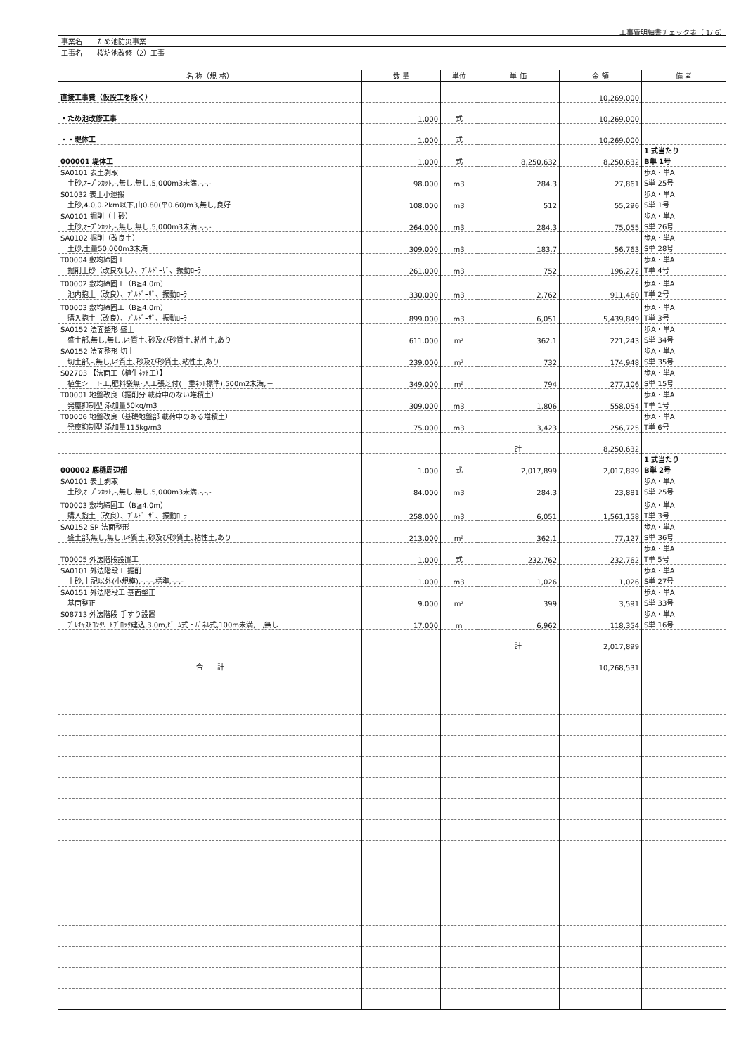工事費明細書チェック表（ 1/ 6）
| 事業名 | ため池防災事業 |
| 工事名 | 桜坊池改修（2）工事 |
| 名 称（規 格） | 数 量 | 単位 | 単 価 | 金 額 | 備 考 |
| --- | --- | --- | --- | --- | --- |
| 直接工事費（仮設工を除く） | | | | 10,269,000 | |
| ・ため池改修工事 | 1.000 | 式 | | 10,269,000 | |
| ・・堤体工 | 1.000 | 式 | | 10,269,000 | |
| 000001 堤体工 | 1.000 | 式 | 8,250,632 | 8,250,632 | 1 式当たり B単 1号 |
| SA0101 表土剥取 土砂,ｵｰﾌﾟﾝｶｯﾄ,-,無し,無し,5,000m3未満,-,-,- | 98.000 | m3 | 284.3 | 27,861 | 歩A・単A S単 25号 |
| S01032 表土小運搬 土砂,4.0,0.2km以下,山0.80(平0.60)m3,無し,良好 | 108.000 | m3 | 512 | 55,296 | 歩A・単A S単 1号 |
| SA0101 掘削（土砂） 土砂,ｵｰﾌﾟﾝｶｯﾄ,-,無し,無し,5,000m3未満,-,-,- | 264.000 | m3 | 284.3 | 75,055 | 歩A・単A S単 26号 |
| SA0102 掘削（改良土） 土砂,土量50,000m3未満 | 309.000 | m3 | 183.7 | 56,763 | 歩A・単A S単 28号 |
| T00004 敷均締固工 掘削土砂（改良なし）、ﾌﾞﾙﾄﾞｰｻﾞ、振動ﾛｰﾗ | 261.000 | m3 | 752 | 196,272 | 歩A・単A T単 4号 |
| T00002 敷均締固工（B≧4.0m） 池内抱土（改良）、ﾌﾞﾙﾄﾞｰｻﾞ、振動ﾛｰﾗ | 330.000 | m3 | 2,762 | 911,460 | 歩A・単A T単 2号 |
| T00003 敷均締固工（B≧4.0m） 購入抱土（改良）、ﾌﾞﾙﾄﾞｰｻﾞ、振動ﾛｰﾗ | 899.000 | m3 | 6,051 | 5,439,849 | 歩A・単A T単 3号 |
| SA0152 法面整形 盛土 盛土部,無し,無し,ﾚｷ質土､砂及び砂質土､粘性土,あり | 611.000 | m² | 362.1 | 221,243 | 歩A・単A S単 34号 |
| SA0152 法面整形 切土 切土部,-,無し,ﾚｷ質土､砂及び砂質土､粘性土,あり | 239.000 | m² | 732 | 174,948 | 歩A・単A S単 35号 |
| S02703 【法面工（植生ﾈｯﾄ工）】 植生シート工,肥料袋無･人工張芝付(一重ﾈｯﾄ標準),500m2未満,－ | 349.000 | m² | 794 | 277,106 | 歩A・単A S単 15号 |
| T00001 地盤改良（掘削分 載荷中のない堆積土） 発塵抑制型 添加量50kg/m3 | 309.000 | m3 | 1,806 | 558,054 | 歩A・単A T単 1号 |
| T00006 地盤改良（基礎地盤部 載荷中のある堆積土） 発塵抑制型 添加量115kg/m3 | 75.000 | m3 | 3,423 | 256,725 | 歩A・単A T単 6号 |
| | | | 計 | 8,250,632 | |
| 000002 底樋周辺部 | 1.000 | 式 | 2,017,899 | 2,017,899 | 1 式当たり B単 2号 |
| SA0101 表土剥取 土砂,ｵｰﾌﾟﾝｶｯﾄ,-,無し,無し,5,000m3未満,-,-,- | 84.000 | m3 | 284.3 | 23,881 | 歩A・単A S単 25号 |
| T00003 敷均締固工（B≧4.0m） 購入抱土（改良）、ﾌﾞﾙﾄﾞｰｻﾞ、振動ﾛｰﾗ | 258.000 | m3 | 6,051 | 1,561,158 | 歩A・単A T単 3号 |
| SA0152 SP 法面整形 盛土部,無し,無し,ﾚｷ質土､砂及び砂質土､粘性土,あり | 213.000 | m² | 362.1 | 77,127 | 歩A・単A S単 36号 |
| T00005 外法階段設置工 | 1.000 | 式 | 232,762 | 232,762 | 歩A・単A T単 5号 |
| SA0101 外法階段工 掘削 土砂,上記以外(小規模),-,-,-,標準,-,-,- | 1.000 | m3 | 1,026 | 1,026 | 歩A・単A S単 27号 |
| SA0151 外法階段工 基面整正 基面整正 | 9.000 | m² | 399 | 3,591 | 歩A・単A S単 33号 |
| S08713 外法階段 手すり設置 ﾌﾟﾚｷｬｽﾄｺﾝｸﾘｰﾄﾌﾞﾛｯｸ建込,3.0m,ﾋﾞｰﾑ式・ﾊﾟﾈﾙ式,100m未満,－,無し | 17.000 | m | 6,962 | 118,354 | 歩A・単A S単 16号 |
| | | | 計 | 2,017,899 | |
| 合 計 | | | | 10,268,531 | |